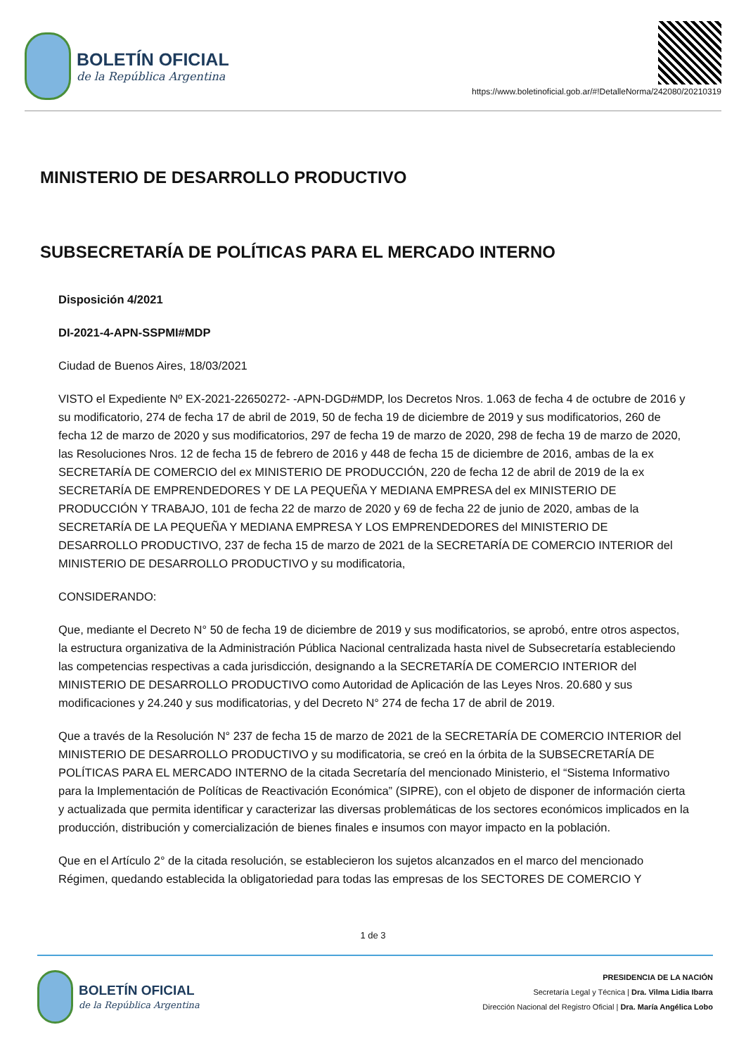BOLETÍN OFICIAL
de la República Argentina
https://www.boletinoficial.gob.ar/#!DetalleNorma/242080/20210319
MINISTERIO DE DESARROLLO PRODUCTIVO
SUBSECRETARÍA DE POLÍTICAS PARA EL MERCADO INTERNO
Disposición 4/2021
DI-2021-4-APN-SSPMI#MDP
Ciudad de Buenos Aires, 18/03/2021
VISTO el Expediente Nº EX-2021-22650272- -APN-DGD#MDP, los Decretos Nros. 1.063 de fecha 4 de octubre de 2016 y su modificatorio, 274 de fecha 17 de abril de 2019, 50 de fecha 19 de diciembre de 2019 y sus modificatorios, 260 de fecha 12 de marzo de 2020 y sus modificatorios, 297 de fecha 19 de marzo de 2020, 298 de fecha 19 de marzo de 2020, las Resoluciones Nros. 12 de fecha 15 de febrero de 2016 y 448 de fecha 15 de diciembre de 2016, ambas de la ex SECRETARÍA DE COMERCIO del ex MINISTERIO DE PRODUCCIÓN, 220 de fecha 12 de abril de 2019 de la ex SECRETARÍA DE EMPRENDEDORES Y DE LA PEQUEÑA Y MEDIANA EMPRESA del ex MINISTERIO DE PRODUCCIÓN Y TRABAJO, 101 de fecha 22 de marzo de 2020 y 69 de fecha 22 de junio de 2020, ambas de la SECRETARÍA DE LA PEQUEÑA Y MEDIANA EMPRESA Y LOS EMPRENDEDORES del MINISTERIO DE DESARROLLO PRODUCTIVO, 237 de fecha 15 de marzo de 2021 de la SECRETARÍA DE COMERCIO INTERIOR del MINISTERIO DE DESARROLLO PRODUCTIVO y su modificatoria,
CONSIDERANDO:
Que, mediante el Decreto N° 50 de fecha 19 de diciembre de 2019 y sus modificatorios, se aprobó, entre otros aspectos, la estructura organizativa de la Administración Pública Nacional centralizada hasta nivel de Subsecretaría estableciendo las competencias respectivas a cada jurisdicción, designando a la SECRETARÍA DE COMERCIO INTERIOR del MINISTERIO DE DESARROLLO PRODUCTIVO como Autoridad de Aplicación de las Leyes Nros. 20.680 y sus modificaciones y 24.240 y sus modificatorias, y del Decreto N° 274 de fecha 17 de abril de 2019.
Que a través de la Resolución N° 237 de fecha 15 de marzo de 2021 de la SECRETARÍA DE COMERCIO INTERIOR del MINISTERIO DE DESARROLLO PRODUCTIVO y su modificatoria, se creó en la órbita de la SUBSECRETARÍA DE POLÍTICAS PARA EL MERCADO INTERNO de la citada Secretaría del mencionado Ministerio, el “Sistema Informativo para la Implementación de Políticas de Reactivación Económica” (SIPRE), con el objeto de disponer de información cierta y actualizada que permita identificar y caracterizar las diversas problemáticas de los sectores económicos implicados en la producción, distribución y comercialización de bienes finales e insumos con mayor impacto en la población.
Que en el Artículo 2° de la citada resolución, se establecieron los sujetos alcanzados en el marco del mencionado Régimen, quedando establecida la obligatoriedad para todas las empresas de los SECTORES DE COMERCIO Y
1 de 3
BOLETÍN OFICIAL
de la República Argentina
PRESIDENCIA DE LA NACIÓN
Secretaría Legal y Técnica | Dra. Vilma Lidia Ibarra
Dirección Nacional del Registro Oficial | Dra. María Angélica Lobo